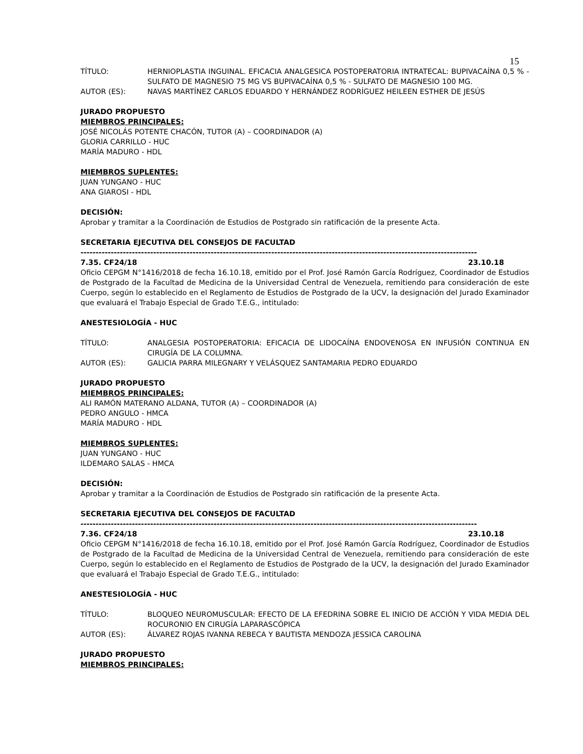15
TÍTULO: HERNIOPLASTIA INGUINAL. EFICACIA ANALGESICA POSTOPERATORIA INTRATECAL: BUPIVACAÍNA 0,5 % - SULFATO DE MAGNESIO 75 MG VS BUPIVACAÍNA 0,5 % - SULFATO DE MAGNESIO 100 MG.
AUTOR (ES): NAVAS MARTÍNEZ CARLOS EDUARDO Y HERNÁNDEZ RODRÍGUEZ HEILEEN ESTHER DE JESÚS
JURADO PROPUESTO
MIEMBROS PRINCIPALES:
JOSÉ NICOLÁS POTENTE CHACÓN, TUTOR (A) – COORDINADOR (A)
GLORIA CARRILLO - HUC
MARÍA MADURO - HDL
MIEMBROS SUPLENTES:
JUAN YUNGANO - HUC
ANA GIAROSI - HDL
DECISIÓN:
Aprobar y tramitar a la Coordinación de Estudios de Postgrado sin ratificación de la presente Acta.
SECRETARIA EJECUTIVA DEL CONSEJOS DE FACULTAD
-----------------------------------------------------------------------------------------------------------------------------------
7.35. CF24/18 23.10.18
Oficio CEPGM N°1416/2018 de fecha 16.10.18, emitido por el Prof. José Ramón García Rodríguez, Coordinador de Estudios de Postgrado de la Facultad de Medicina de la Universidad Central de Venezuela, remitiendo para consideración de este Cuerpo, según lo establecido en el Reglamento de Estudios de Postgrado de la UCV, la designación del Jurado Examinador que evaluará el Trabajo Especial de Grado T.E.G., intitulado:
ANESTESIOLOGÍA - HUC
TÍTULO: ANALGESIA POSTOPERATORIA: EFICACIA DE LIDOCAÍNA ENDOVENOSA EN INFUSIÓN CONTINUA EN CIRUGÍA DE LA COLUMNA.
AUTOR (ES): GALICIA PARRA MILEGNARY Y VELÁSQUEZ SANTAMARIA PEDRO EDUARDO
JURADO PROPUESTO
MIEMBROS PRINCIPALES:
ALI RAMÓN MATERANO ALDANA, TUTOR (A) – COORDINADOR (A)
PEDRO ANGULO - HMCA
MARÍA MADURO - HDL
MIEMBROS SUPLENTES:
JUAN YUNGANO - HUC
ILDEMARO SALAS - HMCA
DECISIÓN:
Aprobar y tramitar a la Coordinación de Estudios de Postgrado sin ratificación de la presente Acta.
SECRETARIA EJECUTIVA DEL CONSEJOS DE FACULTAD
-----------------------------------------------------------------------------------------------------------------------------------
7.36. CF24/18 23.10.18
Oficio CEPGM N°1416/2018 de fecha 16.10.18, emitido por el Prof. José Ramón García Rodríguez, Coordinador de Estudios de Postgrado de la Facultad de Medicina de la Universidad Central de Venezuela, remitiendo para consideración de este Cuerpo, según lo establecido en el Reglamento de Estudios de Postgrado de la UCV, la designación del Jurado Examinador que evaluará el Trabajo Especial de Grado T.E.G., intitulado:
ANESTESIOLOGÍA - HUC
TÍTULO: BLOQUEO NEUROMUSCULAR: EFECTO DE LA EFEDRINA SOBRE EL INICIO DE ACCIÓN Y VIDA MEDIA DEL ROCURONIO EN CIRUGÍA LAPARASCÓPICA
AUTOR (ES): ÁLVAREZ ROJAS IVANNA REBECA Y BAUTISTA MENDOZA JESSICA CAROLINA
JURADO PROPUESTO
MIEMBROS PRINCIPALES: